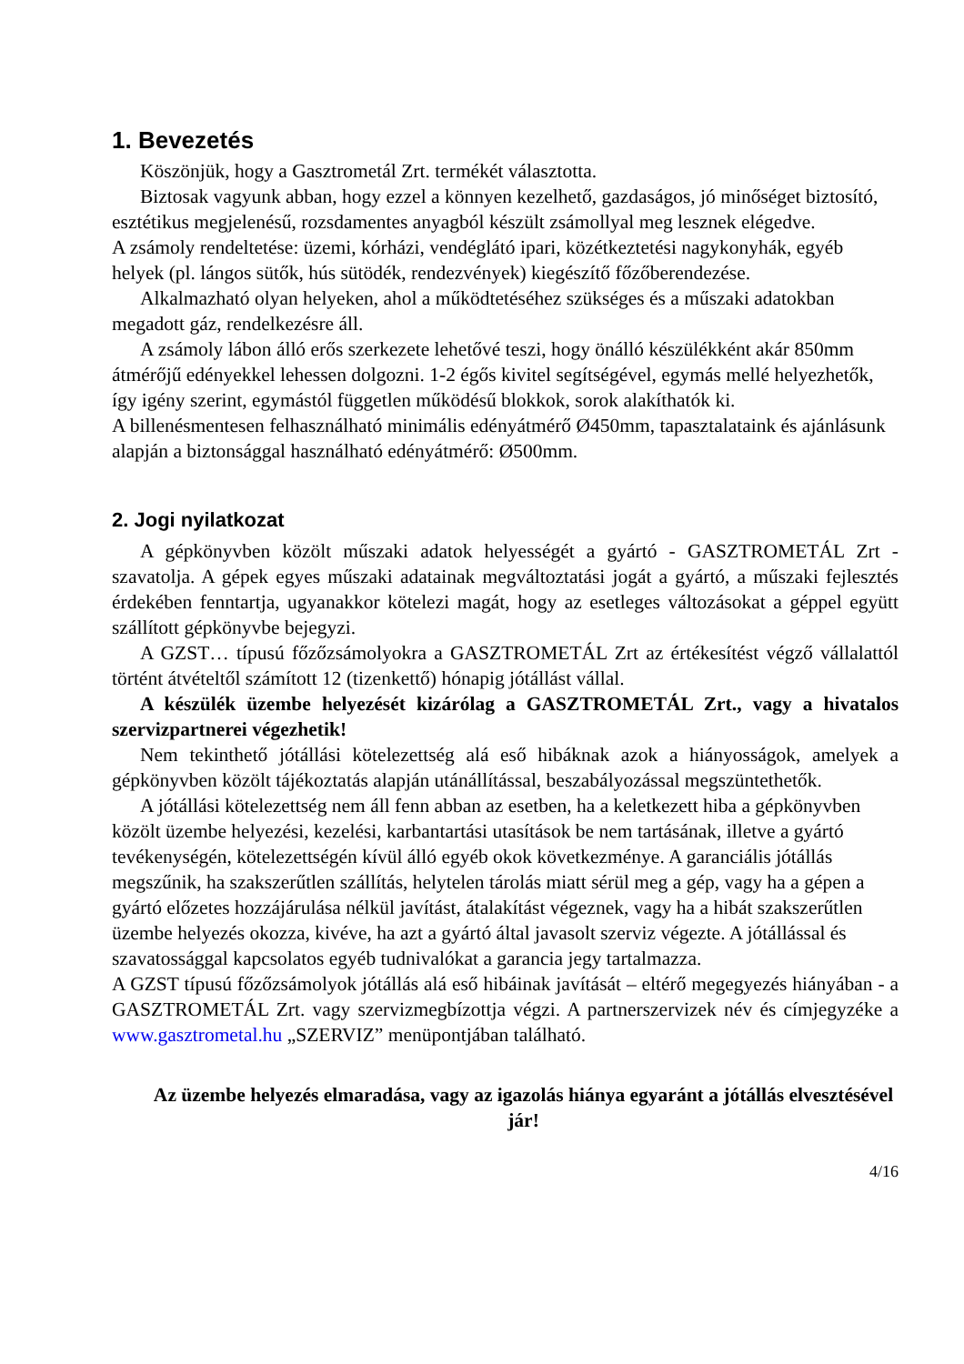1. Bevezetés
Köszönjük, hogy a Gasztrometál Zrt. termékét választotta.
Biztosak vagyunk abban, hogy ezzel a könnyen kezelhető, gazdaságos, jó minőséget biztosító, esztétikus megjelenésű, rozsdamentes anyagból készült zsámollyal meg lesznek elégedve.
A zsámoly rendeltetése: üzemi, kórházi, vendéglátó ipari, közétkeztetési nagykonyhák, egyéb helyek (pl. lángos sütők, hús sütödék, rendezvények) kiegészítő főzőberendezése.
Alkalmazható olyan helyeken, ahol a működtetéséhez szükséges és a műszaki adatokban megadott gáz, rendelkezésre áll.
A zsámoly lábon álló erős szerkezete lehetővé teszi, hogy önálló készülékként akár 850mm átmérőjű edényekkel lehessen dolgozni. 1-2 égős kivitel segítségével, egymás mellé helyezhetők, így igény szerint, egymástól független működésű blokkok, sorok alakíthatók ki.
A billenésmentesen felhasználható minimális edényátmérő Ø450mm, tapasztalataink és ajánlásunk alapján a biztonsággal használható edényátmérő: Ø500mm.
2. Jogi nyilatkozat
A gépkönyvben közölt műszaki adatok helyességét a gyártó - GASZTROMETÁL Zrt - szavatolja. A gépek egyes műszaki adatainak megváltoztatási jogát a gyártó, a műszaki fejlesztés érdekében fenntartja, ugyanakkor kötelezi magát, hogy az esetleges változásokat a géppel együtt szállított gépkönyvbe bejegyzi.
A GZST… típusú főzőzsámolyokra a GASZTROMETÁL Zrt az értékesítést végző vállalattól történt átvételtől számított 12 (tizenkettő) hónapig jótállást vállal.
A készülék üzembe helyezését kizárólag a GASZTROMETÁL Zrt., vagy a hivatalos szervizpartnerei végezhetik!
Nem tekinthető jótállási kötelezettség alá eső hibáknak azok a hiányosságok, amelyek a gépkönyvben közölt tájékoztatás alapján utánállítással, beszabályozással megszüntethetők.
A jótállási kötelezettség nem áll fenn abban az esetben, ha a keletkezett hiba a gépkönyvben közölt üzembe helyezési, kezelési, karbantartási utasítások be nem tartásának, illetve a gyártó tevékenységén, kötelezettségén kívül álló egyéb okok következménye. A garanciális jótállás megszűnik, ha szakszerűtlen szállítás, helytelen tárolás miatt sérül meg a gép, vagy ha a gépen a gyártó előzetes hozzájárulása nélkül javítást, átalakítást végeznek, vagy ha a hibát szakszerűtlen üzembe helyezés okozza, kivéve, ha azt a gyártó által javasolt szerviz végezte. A jótállással és szavatossággal kapcsolatos egyéb tudnivalókat a garancia jegy tartalmazza.
A GZST típusú főzőzsámolyok jótállás alá eső hibáinak javítását – eltérő megegyezés hiányában - a GASZTROMETÁL Zrt. vagy szervizmegbízottja végzi. A partnerszervizek név és címjegyzéke a www.gasztrometal.hu „SZERVIZ” menüpontjában található.
Az üzembe helyezés elmaradása, vagy az igazolás hiánya egyaránt a jótállás elvesztésével jár!
4/16